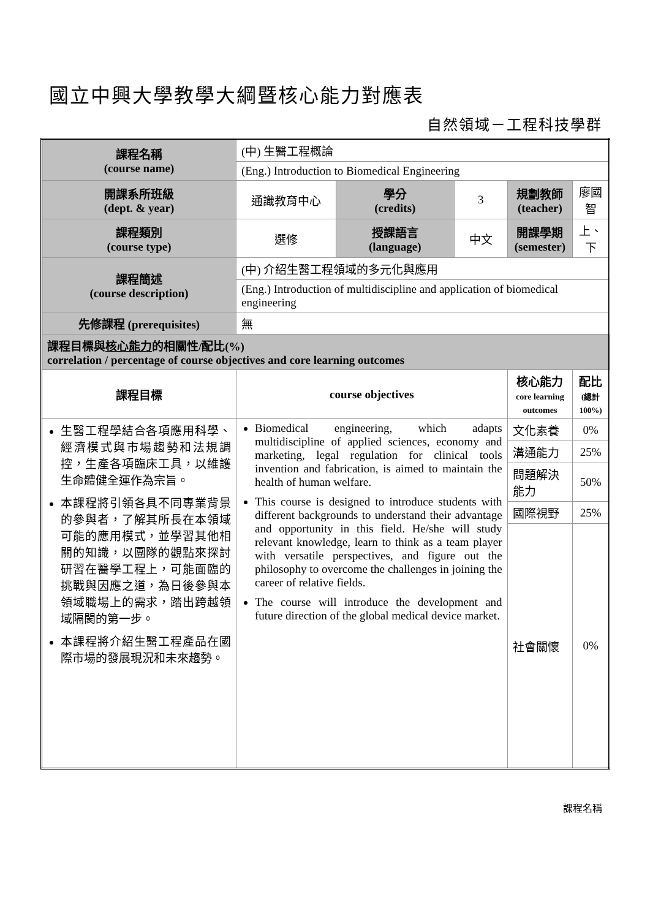國立中興大學教學大綱暨核心能力對應表
自然領域－工程科技學群
| 課程名稱 (course name) | (中) 生醫工程概論 | | | | |
| | (Eng.) Introduction to Biomedical Engineering | | | | |
| 開課系所班級 (dept. & year) | 通識教育中心 | 學分 (credits) | 3 | 規劃教師 (teacher) | 廖國智 |
| 課程類別 (course type) | 選修 | 授課語言 (language) | 中文 | 開課學期 (semester) | 上、下 |
| 課程簡述 (course description) | (中) 介紹生醫工程領域的多元化與應用 | | | | |
| | (Eng.) Introduction of multidiscipline and application of biomedical engineering | | | | |
| 先修課程 (prerequisites) | 無 | | | | |
| 課程目標與 核心能力 的相關性/配比(%) correlation / percentage of course objectives and core learning outcomes | | | | | |
| 課程目標 | course objectives | | | 核心能力 core learning outcomes | 配比 (總計 100%) |
| 生醫工程學結合各項應用科學、經濟模式與市場趨勢和法規調控，生產各項臨床工具，以維護生命體健全運作為宗旨。 本課程將引領各具不同專業背景的參與者，了解其所長在本領域可能的應用模式，並學習其他相關的知識，以團隊的觀點來探討研習在醫學工程上，可能面臨的挑戰與因應之道，為日後參與本領域職場上的需求，踏出跨越領域隔閡的第一步。 本課程將介紹生醫工程產品在國際市場的發展現況和未來趨勢。 | Biomedical engineering, which adapts multidiscipline of applied sciences, economy and marketing, legal regulation for clinical tools invention and fabrication, is aimed to maintain the health of human welfare. This course is designed to introduce students with different backgrounds to understand their advantage and opportunity in this field. He/she will study relevant knowledge, learn to think as a team player with versatile perspectives, and figure out the philosophy to overcome the challenges in joining the career of relative fields. The course will introduce the development and future direction of the global medical device market. | | | 文化素養 | 0% |
| | | | | 溝通能力 | 25% |
| | | | | 問題解決能力 | 50% |
| | | | | 國際視野 | 25% |
| | | | | 社會關懷 | 0% |
課程名稱